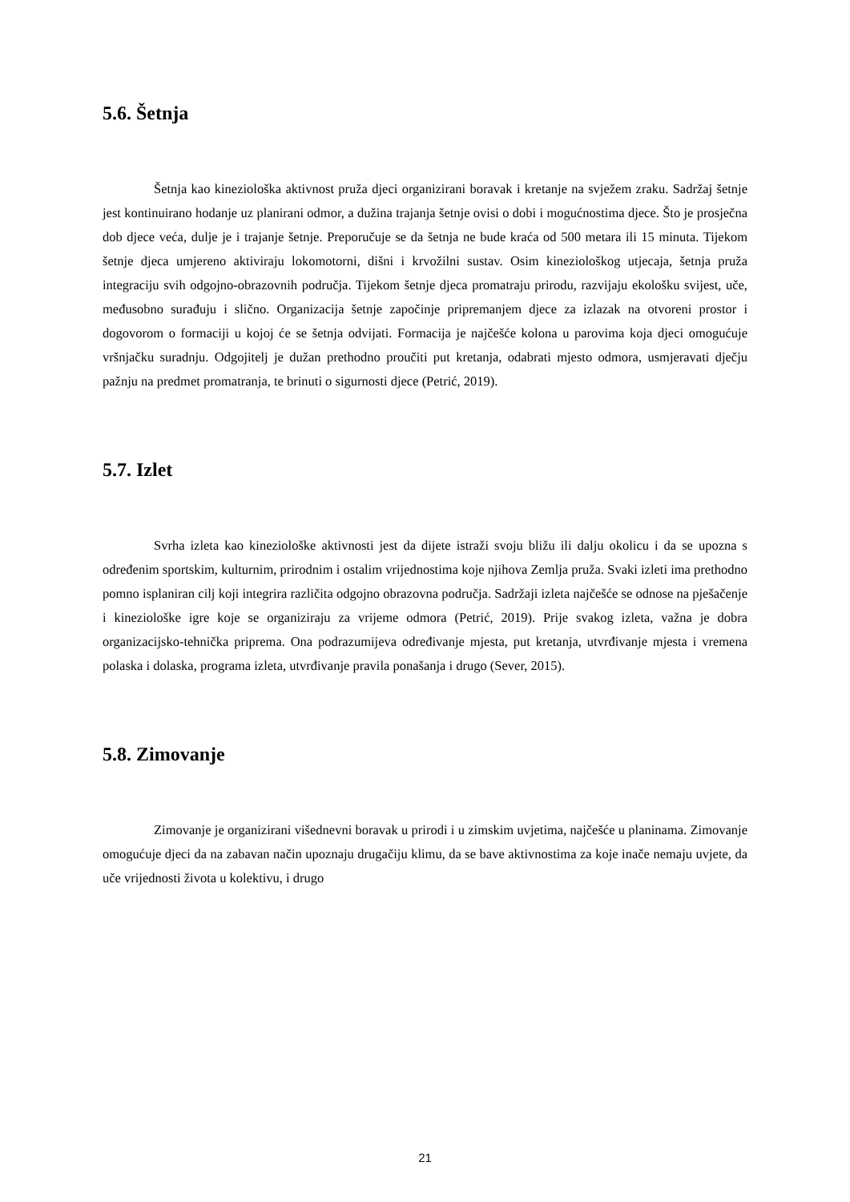5.6. Šetnja
Šetnja kao kineziološka aktivnost pruža djeci organizirani boravak i kretanje na svježem zraku. Sadržaj šetnje jest kontinuirano hodanje uz planirani odmor, a dužina trajanja šetnje ovisi o dobi i mogućnostima djece. Što je prosječna dob djece veća, dulje je i trajanje šetnje. Preporučuje se da šetnja ne bude kraća od 500 metara ili 15 minuta. Tijekom šetnje djeca umjereno aktiviraju lokomotorni, dišni i krvožilni sustav. Osim kineziološkog utjecaja, šetnja pruža integraciju svih odgojno-obrazovnih područja. Tijekom šetnje djeca promatraju prirodu, razvijaju ekološku svijest, uče, međusobno surađuju i slično. Organizacija šetnje započinje pripremanjem djece za izlazak na otvoreni prostor i dogovorom o formaciji u kojoj će se šetnja odvijati. Formacija je najčešće kolona u parovima koja djeci omogućuje vršnjačku suradnju. Odgojitelj je dužan prethodno proučiti put kretanja, odabrati mjesto odmora, usmjeravati dječju pažnju na predmet promatranja, te brinuti o sigurnosti djece (Petrić, 2019).
5.7. Izlet
Svrha izleta kao kineziološke aktivnosti jest da dijete istraži svoju bližu ili dalju okolicu i da se upozna s određenim sportskim, kulturnim, prirodnim i ostalim vrijednostima koje njihova Zemlja pruža. Svaki izleti ima prethodno pomno isplaniran cilj koji integrira različita odgojno obrazovna područja. Sadržaji izleta najčešće se odnose na pješačenje i kineziološke igre koje se organiziraju za vrijeme odmora (Petrić, 2019). Prije svakog izleta, važna je dobra organizacijsko-tehnička priprema. Ona podrazumijeva određivanje mjesta, put kretanja, utvrđivanje mjesta i vremena polaska i dolaska, programa izleta, utvrđivanje pravila ponašanja i drugo (Sever, 2015).
5.8. Zimovanje
Zimovanje je organizirani višednevni boravak u prirodi i u zimskim uvjetima, najčešće u planinama. Zimovanje omogućuje djeci da na zabavan način upoznaju drugačiju klimu, da se bave aktivnostima za koje inače nemaju uvjete, da uče vrijednosti života u kolektivu, i drugo
21